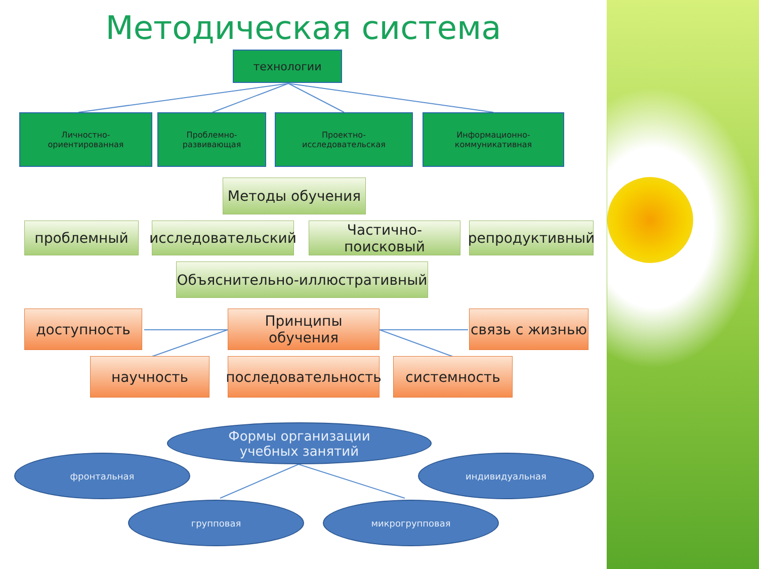Методическая система
технологии
Личностно-
ориентированная
Проблемно-
развивающая
Проектно-
исследовательская
Информационно-
коммуникативная
Методы обучения
проблемный
исследовательский
Частично-поисковый
репродуктивный
Объяснительно-иллюстративный
доступность Принципы обучения связь с жизнью
научность
последовательность
системность
Формы организации
учебных занятий
фронтальная индивидуальная
групповая микрогрупповая